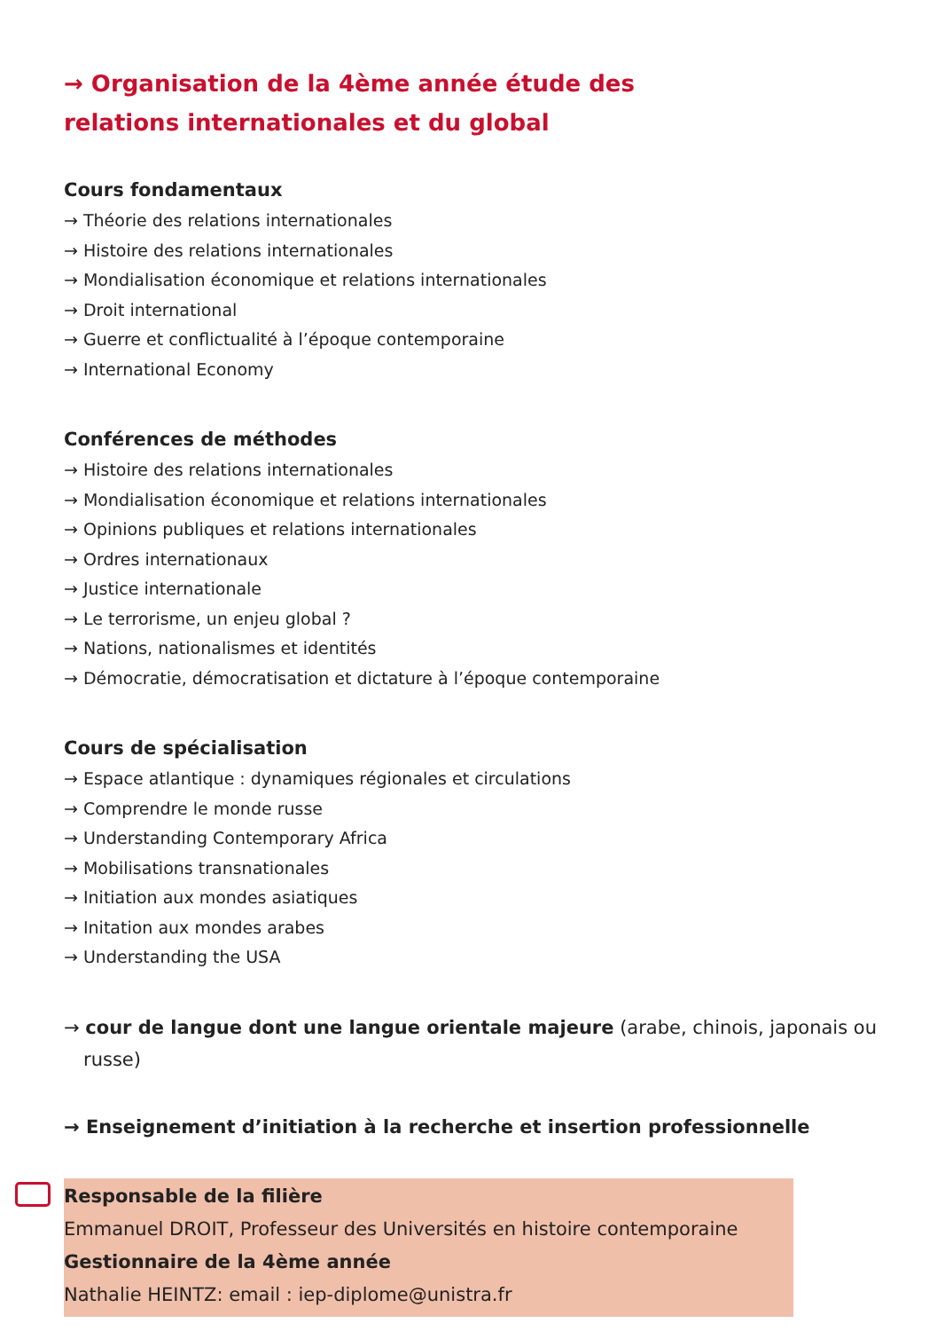→ Organisation de la 4ème année étude des relations internationales et du global
Cours fondamentaux
→ Théorie des relations internationales
→ Histoire des relations internationales
→ Mondialisation économique et relations internationales
→ Droit international
→ Guerre et conflictualité à l’époque contemporaine
→ International Economy
Conférences de méthodes
→ Histoire des relations internationales
→ Mondialisation économique et relations internationales
→ Opinions publiques et relations internationales
→ Ordres internationaux
→ Justice internationale
→ Le terrorisme, un enjeu global ?
→ Nations, nationalismes et identités
→ Démocratie, démocratisation et dictature à l’époque contemporaine
Cours de spécialisation
→ Espace atlantique : dynamiques régionales et circulations
→ Comprendre le monde russe
→ Understanding Contemporary Africa
→ Mobilisations transnationales
→ Initiation aux mondes asiatiques
→ Initation aux mondes arabes
→ Understanding the USA
→ cour de langue dont une langue orientale majeure (arabe, chinois, japonais ou russe)
→ Enseignement d’initiation à la recherche et insertion professionnelle
Responsable de la filière
Emmanuel DROIT, Professeur des Universités en histoire contemporaine
Gestionnaire de la 4ème année
Nathalie HEINTZ: email : iep-diplome@unistra.fr